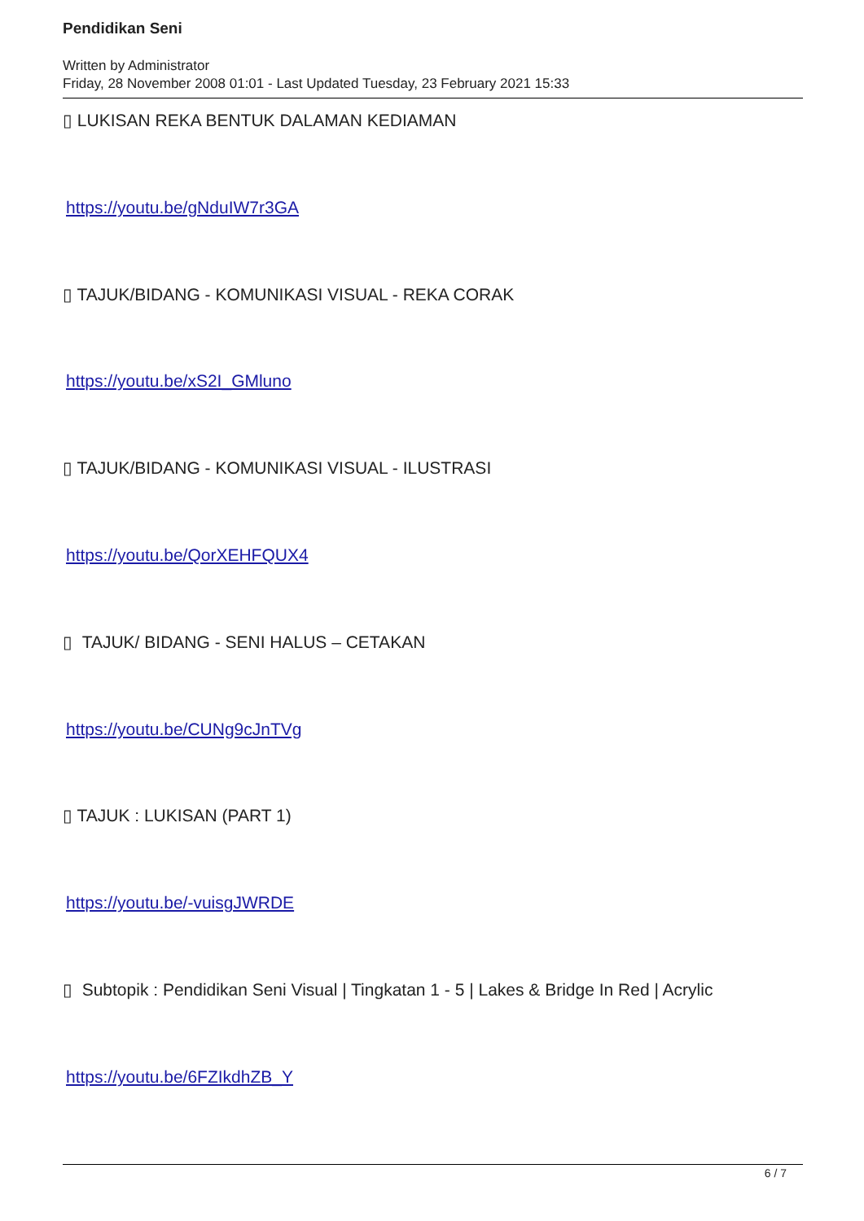Pendidikan Seni
Written by Administrator
Friday, 28 November 2008 01:01 - Last Updated Tuesday, 23 February 2021 15:33
▯ LUKISAN REKA BENTUK DALAMAN KEDIAMAN
https://youtu.be/gNduIW7r3GA
▯ TAJUK/BIDANG - KOMUNIKASI VISUAL - REKA CORAK
https://youtu.be/xS2I_GMluno
▯ TAJUK/BIDANG - KOMUNIKASI VISUAL - ILUSTRASI
https://youtu.be/QorXEHFQUX4
▯ TAJUK/ BIDANG - SENI HALUS – CETAKAN
https://youtu.be/CUNg9cJnTVg
▯ TAJUK : LUKISAN (PART 1)
https://youtu.be/-vuisgJWRDE
▯ Subtopik : Pendidikan Seni Visual | Tingkatan 1 - 5 | Lakes & Bridge In Red | Acrylic
https://youtu.be/6FZIkdhZB_Y
6 / 7